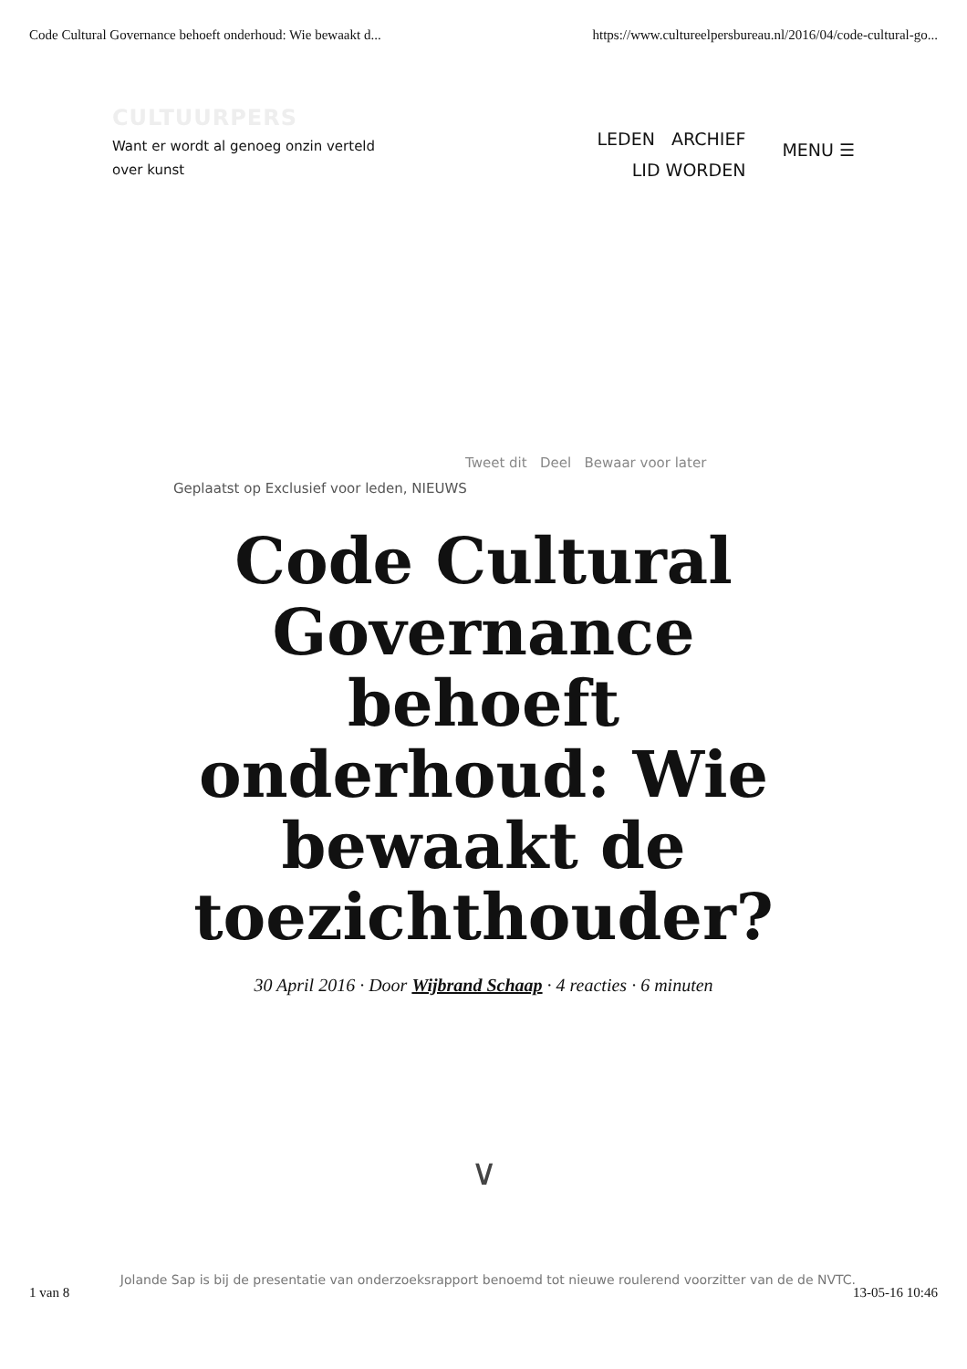Code Cultural Governance behoeft onderhoud: Wie bewaakt d... https://www.cultureelpersbureau.nl/2016/04/code-cultural-go...
CULTUURPERS
Want er wordt al genoeg onzin verteld over kunst
LEDEN ARCHIEF
LID WORDEN
MENU ☰
Tweet dit Deel Bewaar voor later
Geplaatst op Exclusief voor leden, NIEUWS
Code Cultural Governance behoeft onderhoud: Wie bewaakt de toezichthouder?
30 April 2016 · Door Wijbrand Schaap · 4 reacties · 6 minuten
∨
Jolande Sap is bij de presentatie van onderzoeksrapport benoemd tot nieuwe roulerend voorzitter van de de NVTC.
1 van 8 13-05-16 10:46